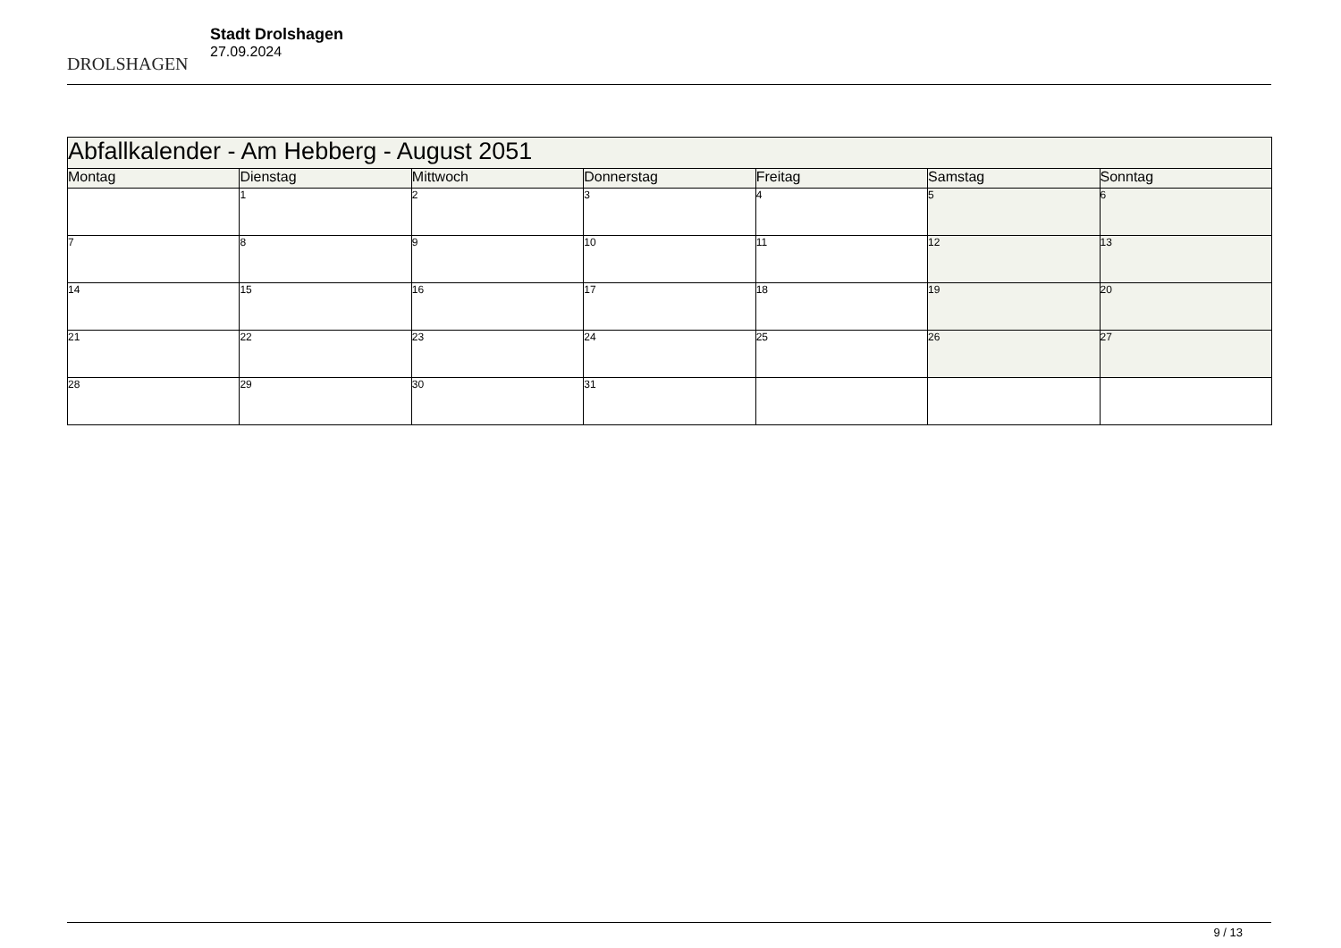DROLSHAGEN
Stadt Drolshagen
27.09.2024
| Abfallkalender - Am Hebberg - August 2051 | | | | | | |
| --- | --- | --- | --- | --- | --- | --- |
| Montag | Dienstag | Mittwoch | Donnerstag | Freitag | Samstag | Sonntag |
| | 1 | 2 | 3 | 4 | 5 | 6 |
| 7 | 8 | 9 | 10 | 11 | 12 | 13 |
| 14 | 15 | 16 | 17 | 18 | 19 | 20 |
| 21 | 22 | 23 | 24 | 25 | 26 | 27 |
| 28 | 29 | 30 | 31 | | | |
9 / 13